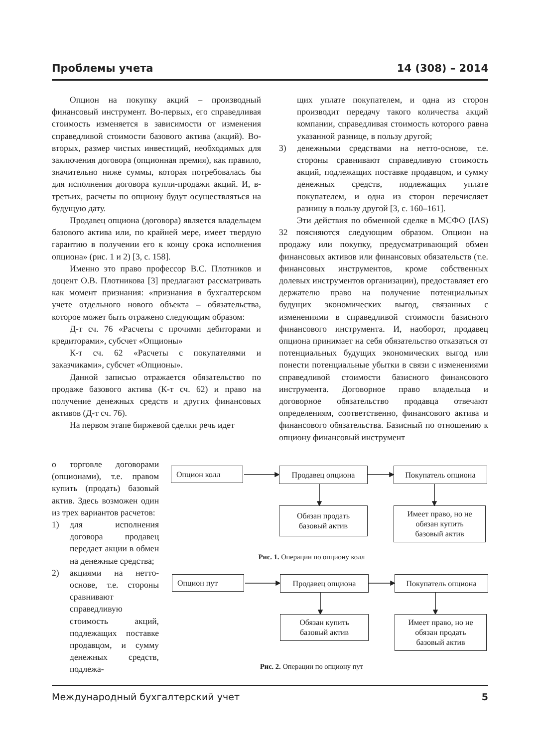Проблемы учета 14 (308) – 2014
Опцион на покупку акций – производный финансовый инструмент. Во-первых, его справедливая стоимость изменяется в зависимости от изменения справедливой стоимости базового актива (акций). Во-вторых, размер чистых инвестиций, необходимых для заключения договора (опционная премия), как правило, значительно ниже суммы, которая потребовалась бы для исполнения договора купли-продажи акций. И, в-третьих, расчеты по опциону будут осуществляться на будущую дату.
Продавец опциона (договора) является владельцем базового актива или, по крайней мере, имеет твердую гарантию в получении его к концу срока исполнения опциона» (рис. 1 и 2) [3, с. 158].
Именно это право профессор В.С. Плотников и доцент О.В. Плотникова [3] предлагают рассматривать как момент признания: «признания в бухгалтерском учете отдельного нового объекта – обязательства, которое может быть отражено следующим образом:
Д-т сч. 76 «Расчеты с прочими дебиторами и кредиторами», субсчет «Опционы»
К-т сч. 62 «Расчеты с покупателями и заказчиками», субсчет «Опционы».
Данной записью отражается обязательство по продаже базового актива (К-т сч. 62) и право на получение денежных средств и других финансовых активов (Д-т сч. 76).
На первом этапе биржевой сделки речь идет
о торговле договорами (опционами), т.е. правом купить (продать) базовый актив. Здесь возможен один из трех вариантов расчетов:
1) для исполнения договора продавец передает акции в обмен на денежные средства;
2) акциями на нетто-основе, т.е. стороны сравнивают справедливую стоимость акций, подлежащих поставке продавцом, и сумму денежных средств, подлежа-
щих уплате покупателем, и одна из сторон производит передачу такого количества акций компании, справедливая стоимость которого равна указанной разнице, в пользу другой;
3) денежными средствами на нетто-основе, т.е. стороны сравнивают справедливую стоимость акций, подлежащих поставке продавцом, и сумму денежных средств, подлежащих уплате покупателем, и одна из сторон перечисляет разницу в пользу другой [3, с. 160–161].
Эти действия по обменной сделке в МСФО (IAS) 32 поясняются следующим образом. Опцион на продажу или покупку, предусматривающий обмен финансовых активов или финансовых обязательств (т.е. финансовых инструментов, кроме собственных долевых инструментов организации), предоставляет его держателю право на получение потенциальных будущих экономических выгод, связанных с изменениями в справедливой стоимости базисного финансового инструмента. И, наоборот, продавец опциона принимает на себя обязательство отказаться от потенциальных будущих экономических выгод или понести потенциальные убытки в связи с изменениями справедливой стоимости базисного финансового инструмента. Договорное право владельца и договорное обязательство продавца отвечают определениям, соответственно, финансового актива и финансового обязательства. Базисный по отношению к опциону финансовый инструмент
Опцион колл Продавец опциона Покупатель опциона
Обязан продать
базовый актив
Имеет право, но не
обязан купить
базовый актив
Рис. 1. Операции по опциону колл
Опцион пут Продавец опциона Покупатель опциона
Обязан купить
базовый актив
Имеет право, но не
обязан продать
базовый актив
Рис. 2. Операции по опциону пут
Международный бухгалтерский учет 5